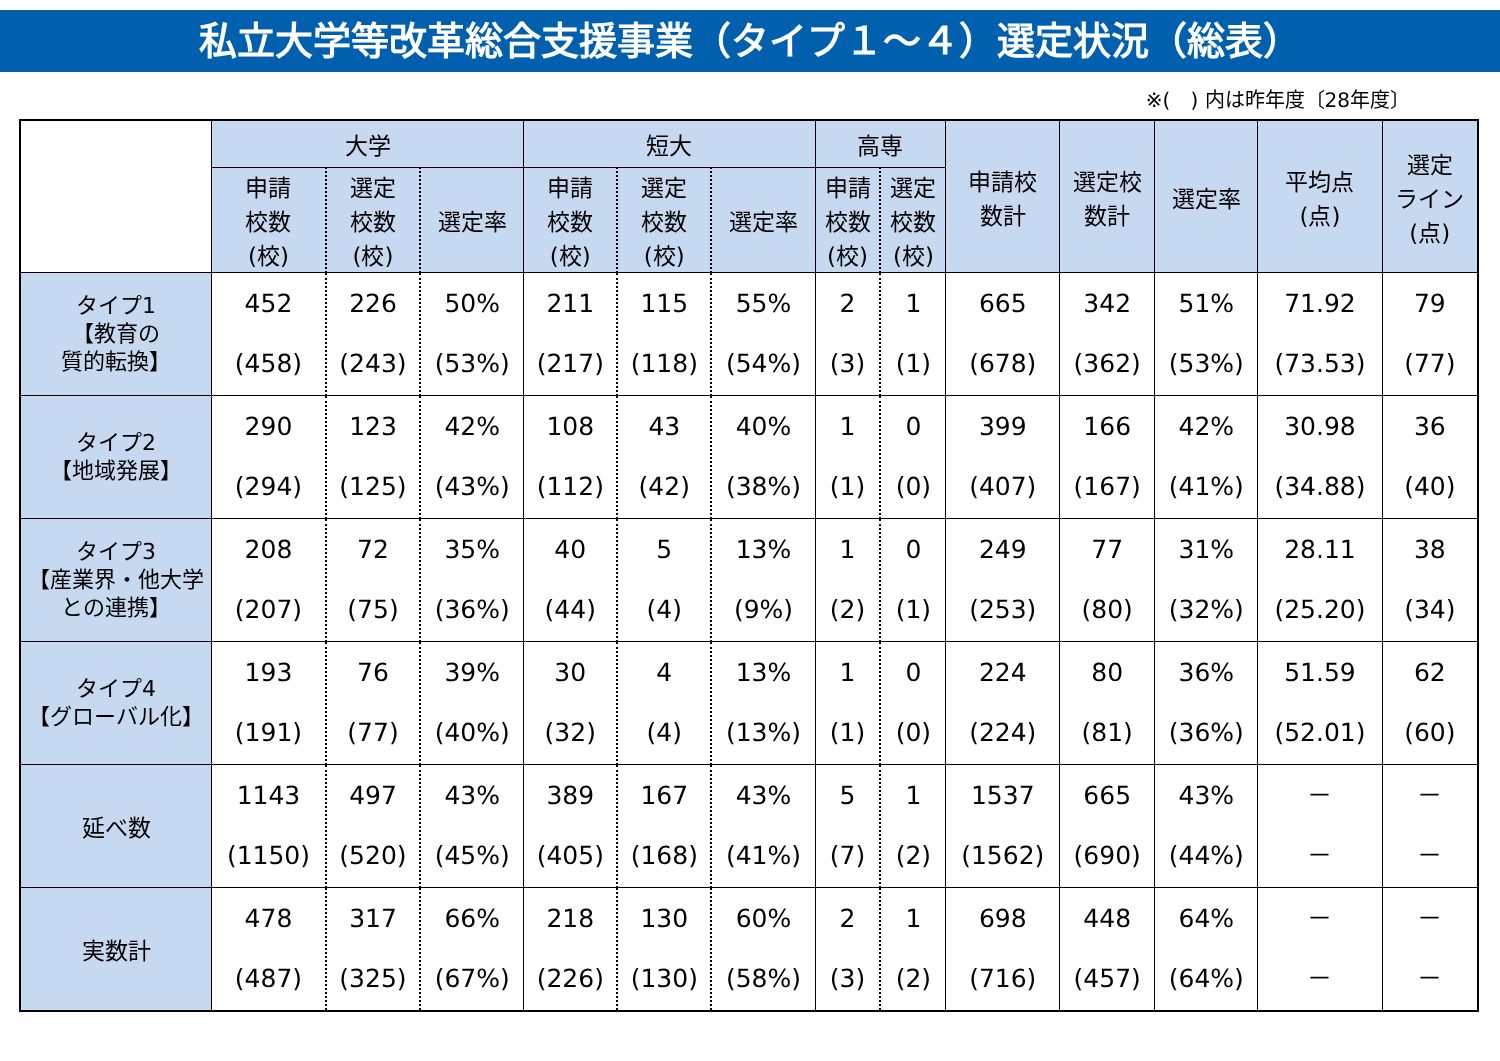私立大学等改革総合支援事業（タイプ１～４）選定状況（総表）
※(　) 内は昨年度〔28年度〕
| | 大学 | | | 短大 | | | 高専 | | 申請校 数計 | 選定校 数計 | 選定率 | 平均点 (点) | 選定 ライン (点) |
| --- | --- | --- | --- | --- | --- | --- | --- | --- | --- | --- | --- | --- | --- |
| | 申請 校数 (校) | 選定 校数 (校) | 選定率 | 申請 校数 (校) | 選定 校数 (校) | 選定率 | 申請 校数 (校) | 選定 校数 (校) | | | | | |
| タイプ1 【教育の 質的転換】 | 452 (458) | 226 (243) | 50% (53%) | 211 (217) | 115 (118) | 55% (54%) | 2 (3) | 1 (1) | 665 (678) | 342 (362) | 51% (53%) | 71.92 (73.53) | 79 (77) |
| タイプ2 【地域発展】 | 290 (294) | 123 (125) | 42% (43%) | 108 (112) | 43 (42) | 40% (38%) | 1 (1) | 0 (0) | 399 (407) | 166 (167) | 42% (41%) | 30.98 (34.88) | 36 (40) |
| タイプ3 【産業界・他大学 との連携】 | 208 (207) | 72 (75) | 35% (36%) | 40 (44) | 5 (4) | 13% (9%) | 1 (2) | 0 (1) | 249 (253) | 77 (80) | 31% (32%) | 28.11 (25.20) | 38 (34) |
| タイプ4 【グローバル化】 | 193 (191) | 76 (77) | 39% (40%) | 30 (32) | 4 (4) | 13% (13%) | 1 (1) | 0 (0) | 224 (224) | 80 (81) | 36% (36%) | 51.59 (52.01) | 62 (60) |
| 延べ数 | 1143 (1150) | 497 (520) | 43% (45%) | 389 (405) | 167 (168) | 43% (41%) | 5 (7) | 1 (2) | 1537 (1562) | 665 (690) | 43% (44%) | － － | － － |
| 実数計 | 478 (487) | 317 (325) | 66% (67%) | 218 (226) | 130 (130) | 60% (58%) | 2 (3) | 1 (2) | 698 (716) | 448 (457) | 64% (64%) | － － | － － |